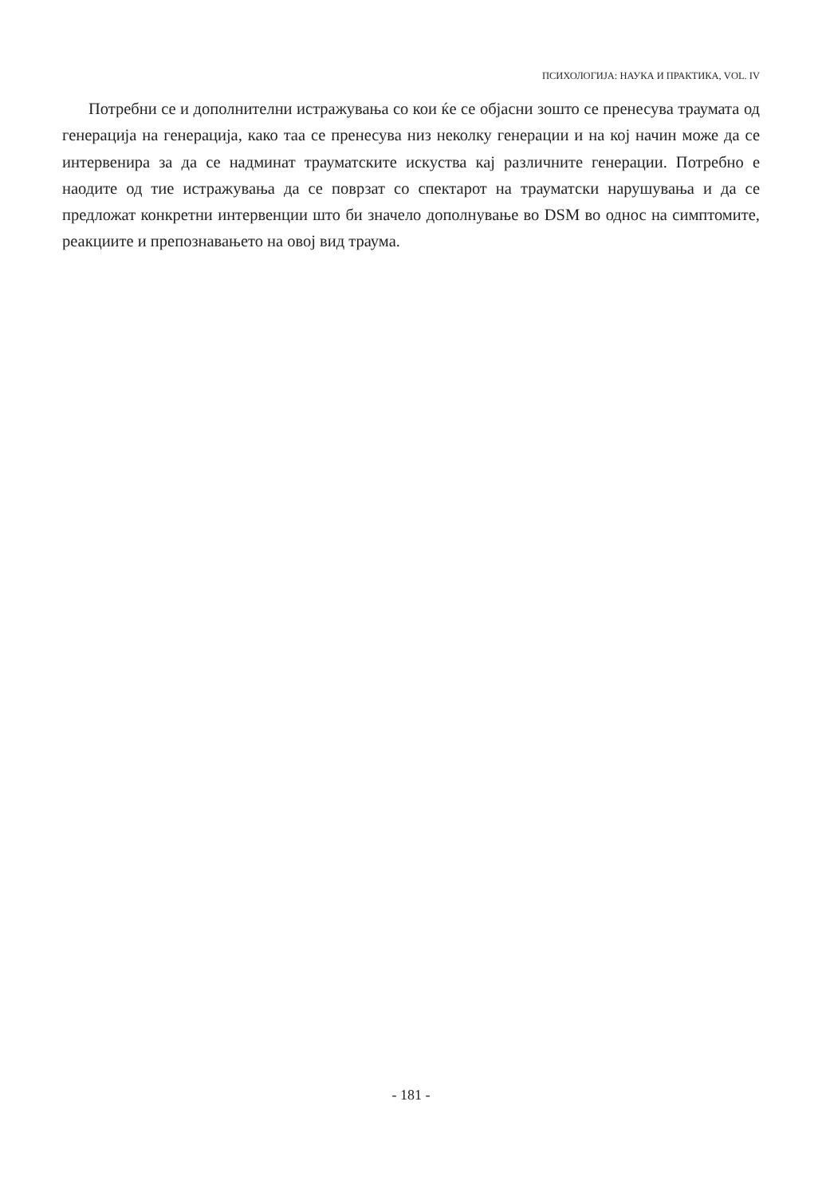ПСИХОЛОГИЈА: НАУКА И ПРАКТИКА, VOL. IV
Потребни се и дополнителни истражувања со кои ќе се објасни зошто се пренесува траумата од генерација на генерација, како таа се пренесува низ неколку генерации и на кој начин може да се интервенира за да се надминат трауматските искуства кај различните генерации. Потребно е наодите од тие истражувања да се поврзат со спектарот на трауматски нарушувања и да се предложат конкретни интервенции што би значело дополнување во DSM во однос на симптомите, реакциите и препознавањето на овој вид траума.
- 181 -